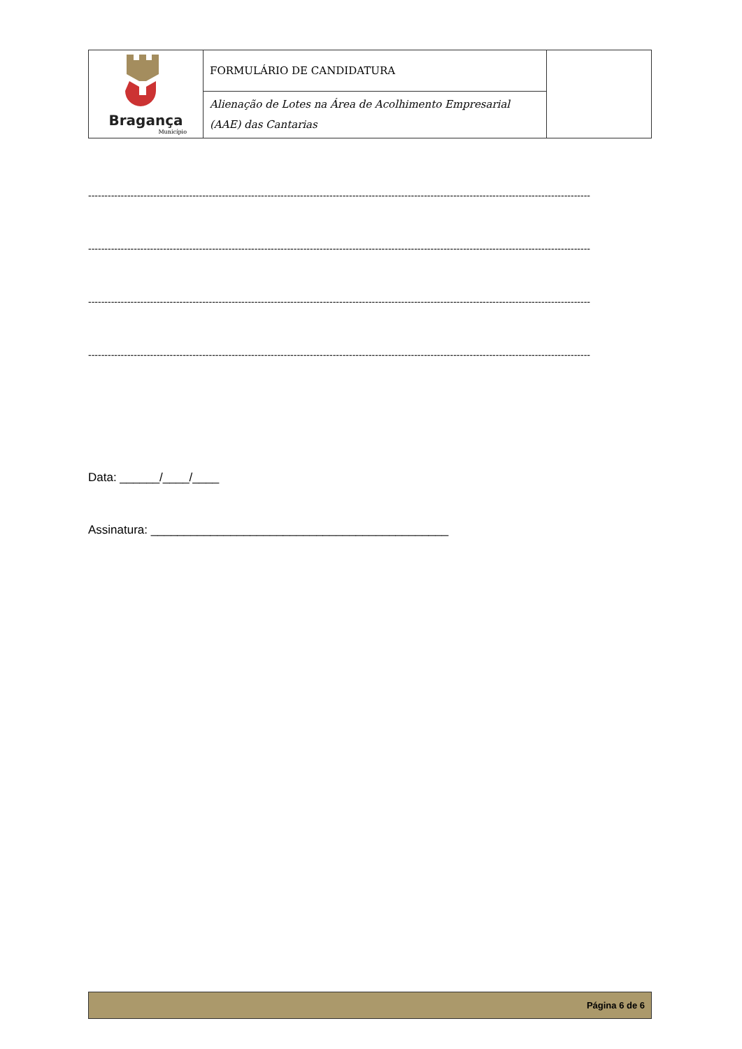| Bragança Município | FORMULÁRIO DE CANDIDATURA | |
| | Alienação de Lotes na Área de Acolhimento Empresarial (AAE) das Cantarias | |
----------------------------------------------------------------------------------------------------------------------------------------------------------
----------------------------------------------------------------------------------------------------------------------------------------------------------
----------------------------------------------------------------------------------------------------------------------------------------------------------
----------------------------------------------------------------------------------------------------------------------------------------------------------
Data: ______/____/____
Assinatura: _____________________________________________
Página 6 de 6